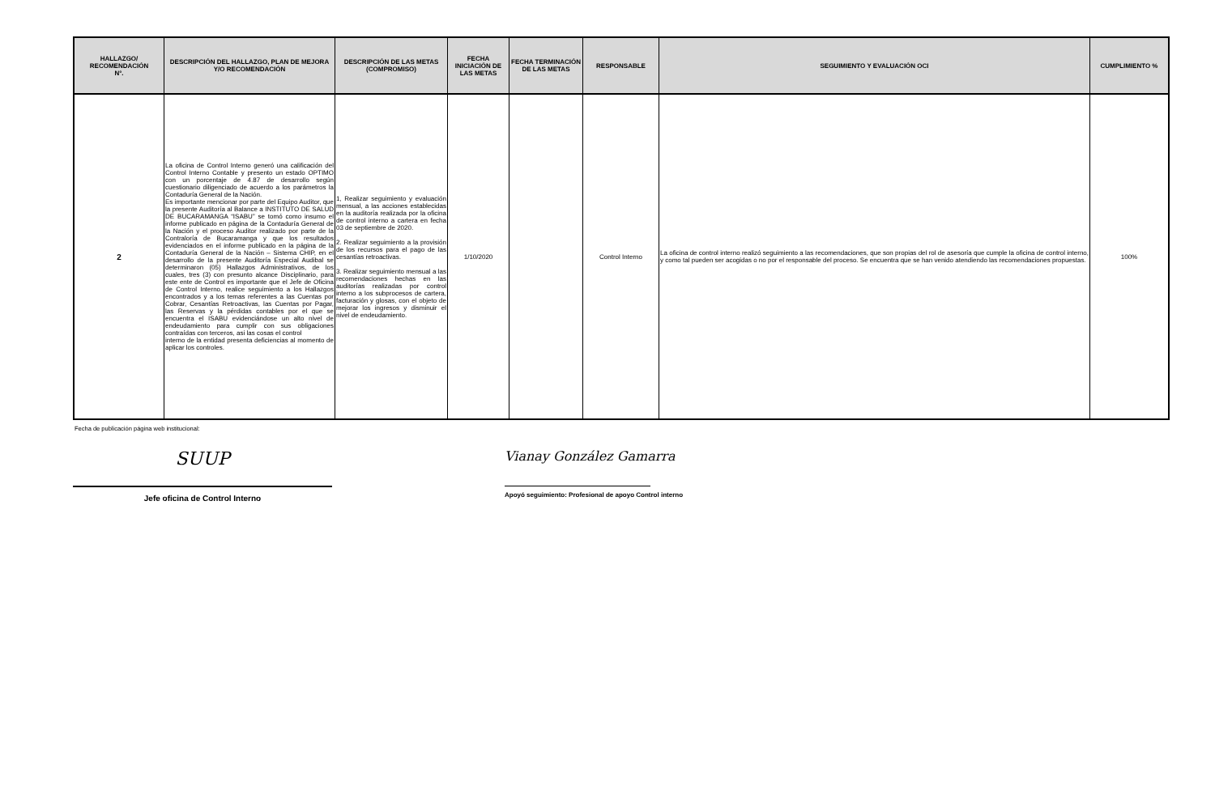| HALLAZGO/ RECOMENDACIÓN N°. | DESCRIPCIÓN DEL HALLAZGO, PLAN DE MEJORA Y/O RECOMENDACIÓN | DESCRIPCIÓN DE LAS METAS (COMPROMISO) | FECHA INICIACIÓN DE LAS METAS | FECHA TERMINACIÓN DE LAS METAS | RESPONSABLE | SEGUIMIENTO Y EVALUACIÓN OCI | CUMPLIMIENTO % |
| --- | --- | --- | --- | --- | --- | --- | --- |
| 2 | La oficina de Control Interno generó una calificación del Control Interno Contable y presento un estado OPTIMO con un porcentaje de 4.87 de desarrollo según cuestionario diligenciado de acuerdo a los parámetros la Contaduría General de la Nación. Es importante mencionar por parte del Equipo Auditor, que la presente Auditoría al Balance a INSTITUTO DE SALUD DE BUCARAMANGA “ISABU” se tomó como insumo el informe publicado en página de la Contaduría General de la Nación y el proceso Auditor realizado por parte de la Contraloría de Bucaramanga y que los resultados evidenciados en el informe publicado en la página de la Contaduría General de la Nación – Sistema CHIP, en el desarrollo de la presente Auditoría Especial Audibal se determinaron (05) Hallazgos Administrativos, de los cuales, tres (3) con presunto alcance Disciplinario, para este ente de Control es importante que el Jefe de Oficina de Control Interno, realice seguimiento a los Hallazgos encontrados y a los temas referentes a las Cuentas por Cobrar, Cesantías Retroactivas, las Cuentas por Pagar, las Reservas y la pérdidas contables por el que se encuentra el ISABU evidenciándose un alto nivel de endeudamiento para cumplir con sus obligaciones contraídas con terceros, asi las cosas el control interno de la entidad presenta deficiencias al momento de aplicar los controles. | 1, Realizar seguimiento y evaluación mensual, a las acciones establecidas en la auditoría realizada por la oficina de control interno a cartera en fecha 03 de septiembre de 2020. 2. Realizar seguimiento a la provisión de los recursos para el pago de las cesantías retroactivas. 3. Realizar seguimiento mensual a las recomendaciones hechas en las auditorías realizadas por control interno a los subprocesos de cartera, facturación y glosas, con el objeto de mejorar los ingresos y disminuir el nivel de endeudamiento. | 1/10/2020 | | Control Interno | La oficina de control interno realizó seguimiento a las recomendaciones, que son propias del rol de asesoría que cumple la oficina de control interno, y como tal pueden ser acogidas o no por el responsable del proceso. Se encuentra que se han venido atendiendo las recomendaciones propuestas. | 100% |
Fecha de publicación página web institucional:
SUUP
Jefe oficina de Control Interno
Vianay González Gamarra
Apoyó seguimiento: Profesional de apoyo Control interno